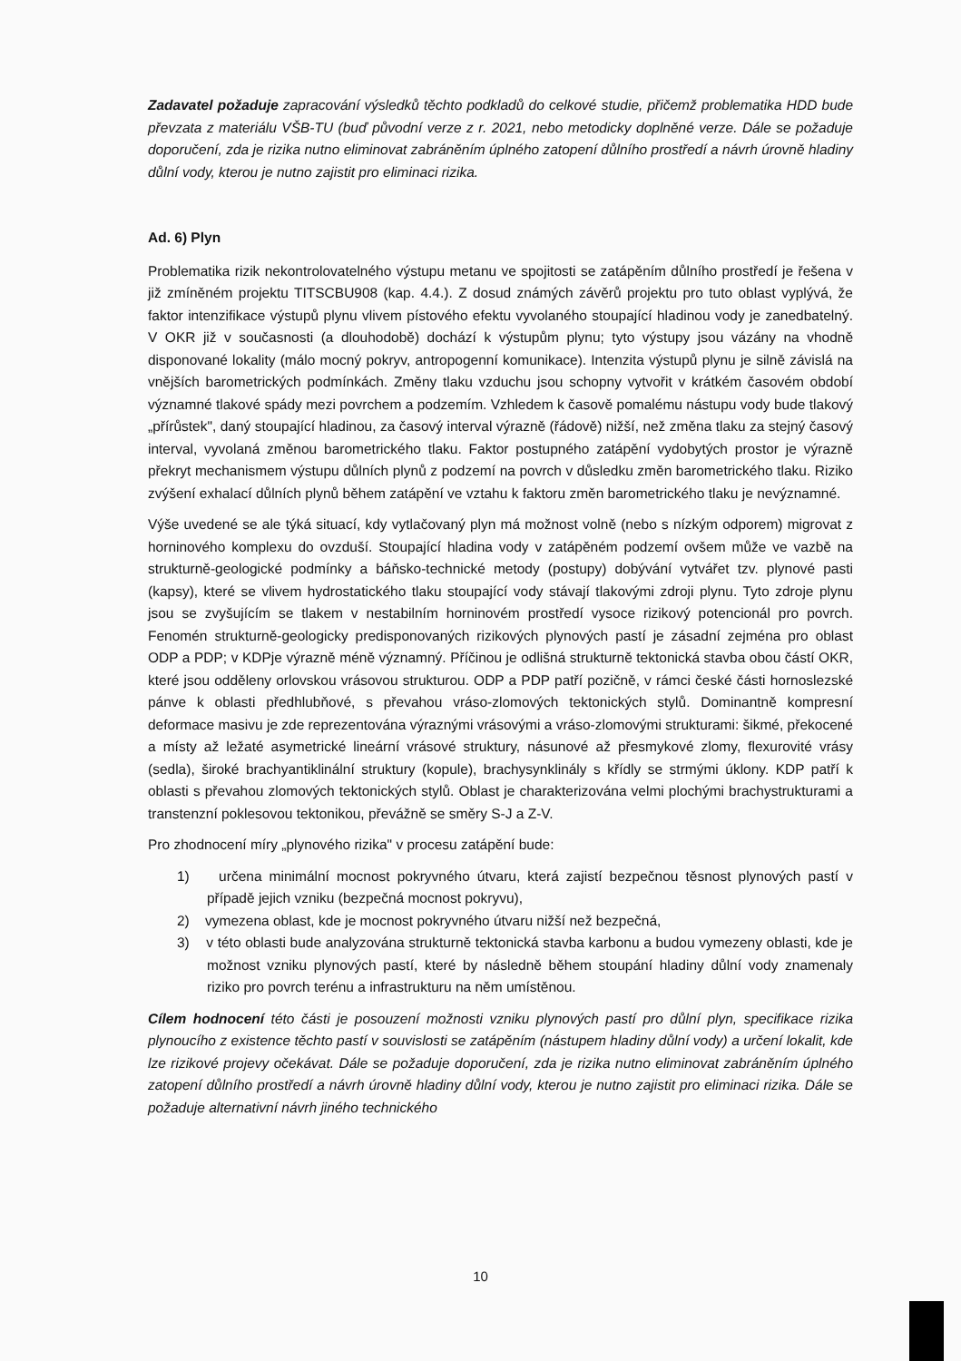Zadavatel požaduje zapracování výsledků těchto podkladů do celkové studie, přičemž problematika HDD bude převzata z materiálu VŠB-TU (buď původní verze z r. 2021, nebo metodicky doplněné verze. Dále se požaduje doporučení, zda je rizika nutno eliminovat zabráněním úplného zatopení důlního prostředí a návrh úrovně hladiny důlní vody, kterou je nutno zajistit pro eliminaci rizika.
Ad. 6) Plyn
Problematika rizik nekontrolovatelného výstupu metanu ve spojitosti se zatápěním důlního prostředí je řešena v již zmíněném projektu TITSCBU908 (kap. 4.4.). Z dosud známých závěrů projektu pro tuto oblast vyplývá, že faktor intenzifikace výstupů plynu vlivem pístového efektu vyvolaného stoupající hladinou vody je zanedbatelný. V OKR již v současnosti (a dlouhodobě) dochází k výstupům plynu; tyto výstupy jsou vázány na vhodně disponované lokality (málo mocný pokryv, antropogenní komunikace). Intenzita výstupů plynu je silně závislá na vnějších barometrických podmínkách. Změny tlaku vzduchu jsou schopny vytvořit v krátkém časovém období významné tlakové spády mezi povrchem a podzemím. Vzhledem k časově pomalému nástupu vody bude tlakový „přírůstek", daný stoupající hladinou, za časový interval výrazně (řádově) nižší, než změna tlaku za stejný časový interval, vyvolaná změnou barometrického tlaku. Faktor postupného zatápění vydobytých prostor je výrazně překryt mechanismem výstupu důlních plynů z podzemí na povrch v důsledku změn barometrického tlaku. Riziko zvýšení exhalací důlních plynů během zatápění ve vztahu k faktoru změn barometrického tlaku je nevýznamné.
Výše uvedené se ale týká situací, kdy vytlačovaný plyn má možnost volně (nebo s nízkým odporem) migrovat z horninového komplexu do ovzduší. Stoupající hladina vody v zatápěném podzemí ovšem může ve vazbě na strukturně-geologické podmínky a báňsko-technické metody (postupy) dobývání vytvářet tzv. plynové pasti (kapsy), které se vlivem hydrostatického tlaku stoupající vody stávají tlakovými zdroji plynu. Tyto zdroje plynu jsou se zvyšujícím se tlakem v nestabilním horninovém prostředí vysoce rizikový potencionál pro povrch. Fenomén strukturně-geologicky predisponovaných rizikových plynových pastí je zásadní zejména pro oblast ODP a PDP; v KDPje výrazně méně významný. Příčinou je odlišná strukturně tektonická stavba obou částí OKR, které jsou odděleny orlovskou vrásovou strukturou. ODP a PDP patří pozičně, v rámci české části hornoslezské pánve k oblasti předhlubňové, s převahou vráso-zlomových tektonických stylů. Dominantně kompresní deformace masivu je zde reprezentována výraznými vrásovými a vráso-zlomovými strukturami: šikmé, překocené a místy až ležaté asymetrické lineární vrásové struktury, násunové až přesmykové zlomy, flexurovité vrásy (sedla), široké brachyantiklinální struktury (kopule), brachysynklinály s křídly se strmými úklony. KDP patří k oblasti s převahou zlomových tektonických stylů. Oblast je charakterizována velmi plochými brachystrukturami a transtenzní poklesovou tektonikou, převážně se směry S-J a Z-V.
Pro zhodnocení míry „plynového rizika" v procesu zatápění bude:
1) určena minimální mocnost pokryvného útvaru, která zajistí bezpečnou těsnost plynových pastí v případě jejich vzniku (bezpečná mocnost pokryvu),
2) vymezena oblast, kde je mocnost pokryvného útvaru nižší než bezpečná,
3) v této oblasti bude analyzována strukturně tektonická stavba karbonu a budou vymezeny oblasti, kde je možnost vzniku plynových pastí, které by následně během stoupání hladiny důlní vody znamenaly riziko pro povrch terénu a infrastrukturu na něm umístěnou.
Cílem hodnocení této části je posouzení možnosti vzniku plynových pastí pro důlní plyn, specifikace rizika plynoucího z existence těchto pastí v souvislosti se zatápěním (nástupem hladiny důlní vody) a určení lokalit, kde lze rizikové projevy očekávat. Dále se požaduje doporučení, zda je rizika nutno eliminovat zabráněním úplného zatopení důlního prostředí a návrh úrovně hladiny důlní vody, kterou je nutno zajistit pro eliminaci rizika. Dále se požaduje alternativní návrh jiného technického
10